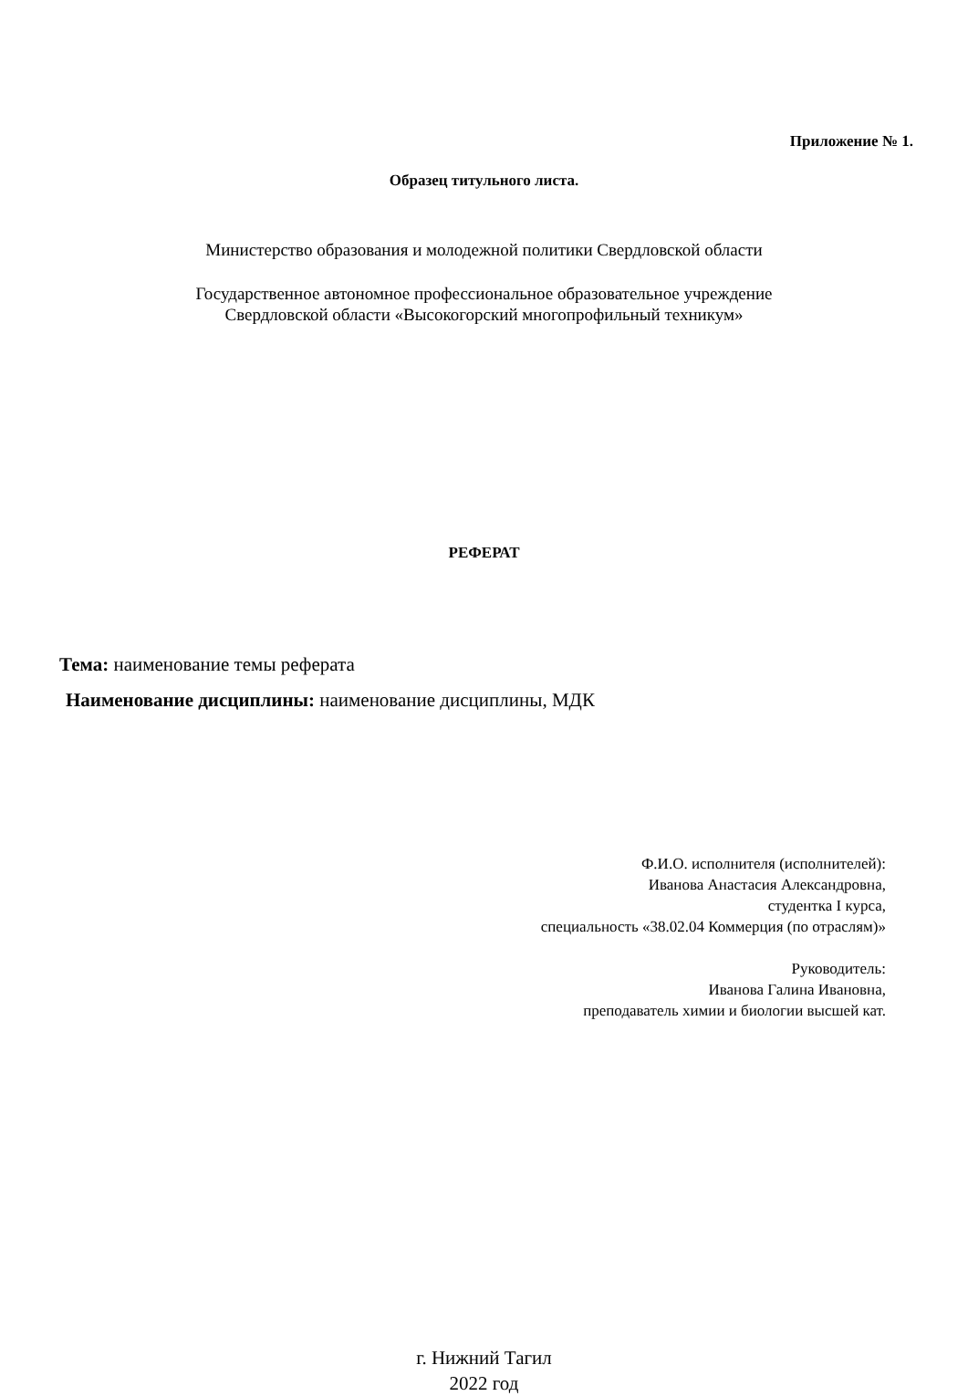Приложение № 1.
Образец титульного листа.
Министерство образования и молодежной политики Свердловской области
Государственное автономное профессиональное образовательное учреждение
Свердловской области «Высокогорский многопрофильный техникум»
РЕФЕРАТ
Тема: наименование темы реферата
Наименование дисциплины: наименование дисциплины, МДК
Ф.И.О. исполнителя (исполнителей):
Иванова Анастасия Александровна,
студентка I курса,
специальность «38.02.04 Коммерция (по отраслям)»
Руководитель:
Иванова Галина Ивановна,
преподаватель химии и биологии высшей кат.
г. Нижний Тагил
2022 год